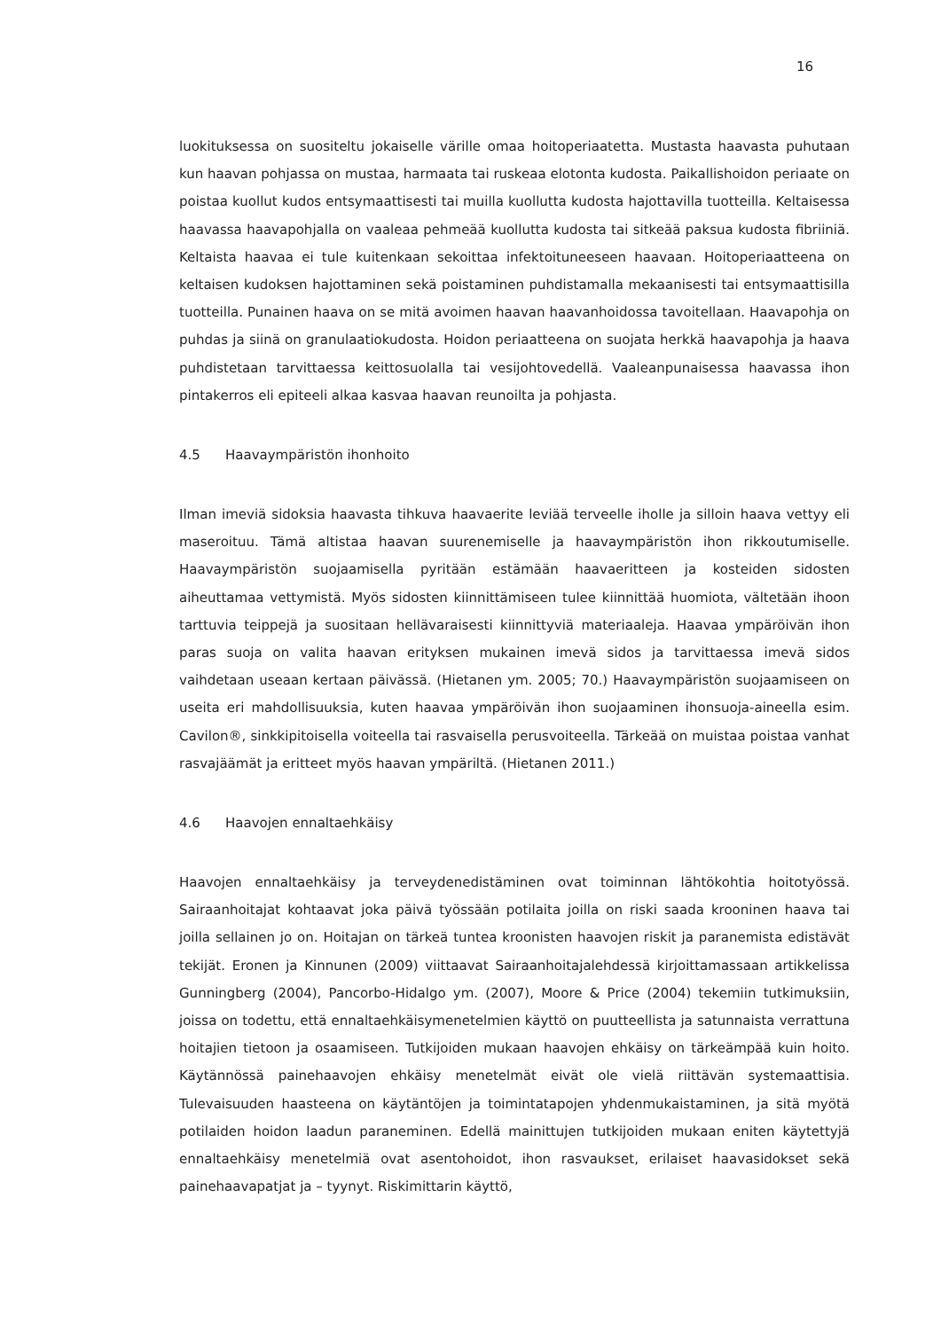16
luokituksessa on suositeltu jokaiselle värille omaa hoitoperiaatetta. Mustasta haavasta puhutaan kun haavan pohjassa on mustaa, harmaata tai ruskeaa elotonta kudosta. Paikallishoidon periaate on poistaa kuollut kudos entsymaattisesti tai muilla kuollutta kudosta hajottavilla tuotteilla. Keltaisessa haavassa haavapohjalla on vaaleaa pehmeää kuollutta kudosta tai sitkeää paksua kudosta fibriiniä. Keltaista haavaa ei tule kuitenkaan sekoittaa infektoituneeseen haavaan. Hoitoperiaatteena on keltaisen kudoksen hajottaminen sekä poistaminen puhdistamalla mekaanisesti tai entsymaattisilla tuotteilla. Punainen haava on se mitä avoimen haavan haavanhoidossa tavoitellaan. Haavapohja on puhdas ja siinä on granulaatiokudosta. Hoidon periaatteena on suojata herkkä haavapohja ja haava puhdistetaan tarvittaessa keittosuolalla tai vesijohtovedellä. Vaaleanpunaisessa haavassa ihon pintakerros eli epiteeli alkaa kasvaa haavan reunoilta ja pohjasta.
4.5 Haavaympäristön ihonhoito
Ilman imeviä sidoksia haavasta tihkuva haavaerite leviää terveelle iholle ja silloin haava vettyy eli maseroituu. Tämä altistaa haavan suurenemiselle ja haavaympäristön ihon rikkoutumiselle. Haavaympäristön suojaamisella pyritään estämään haavaeritteen ja kosteiden sidosten aiheuttamaa vettymistä. Myös sidosten kiinnittämiseen tulee kiinnittää huomiota, vältetään ihoon tarttuvia teippejä ja suositaan hellävaraisesti kiinnittyviä materiaaleja. Haavaa ympäröivän ihon paras suoja on valita haavan erityksen mukainen imevä sidos ja tarvittaessa imevä sidos vaihdetaan useaan kertaan päivässä. (Hietanen ym. 2005; 70.) Haavaympäristön suojaamiseen on useita eri mahdollisuuksia, kuten haavaa ympäröivän ihon suojaaminen ihonsuoja-aineella esim. Cavilon®, sinkkipitoisella voiteella tai rasvaisella perusvoiteella. Tärkeää on muistaa poistaa vanhat rasvajäämät ja eritteet myös haavan ympäriltä. (Hietanen 2011.)
4.6 Haavojen ennaltaehkäisy
Haavojen ennaltaehkäisy ja terveydenedistäminen ovat toiminnan lähtökohtia hoitotyössä. Sairaanhoitajat kohtaavat joka päivä työssään potilaita joilla on riski saada krooninen haava tai joilla sellainen jo on. Hoitajan on tärkeä tuntea kroonisten haavojen riskit ja paranemista edistävät tekijät. Eronen ja Kinnunen (2009) viittaavat Sairaanhoitajalehdessä kirjoittamassaan artikkelissa Gunningberg (2004), Pancorbo-Hidalgo ym. (2007), Moore & Price (2004) tekemiin tutkimuksiin, joissa on todettu, että ennaltaehkäisymenetelmien käyttö on puutteellista ja satunnaista verrattuna hoitajien tietoon ja osaamiseen. Tutkijoiden mukaan haavojen ehkäisy on tärkeämpää kuin hoito. Käytännössä painehaavojen ehkäisy menetelmät eivät ole vielä riittävän systemaattisia. Tulevaisuuden haasteena on käytäntöjen ja toimintatapojen yhdenmukaistaminen, ja sitä myötä potilaiden hoidon laadun paraneminen. Edellä mainittujen tutkijoiden mukaan eniten käytettyjä ennaltaehkäisy menetelmiä ovat asentohoidot, ihon rasvaukset, erilaiset haavasidokset sekä painehaavapatjat ja – tyynyt. Riskimittarin käyttö,